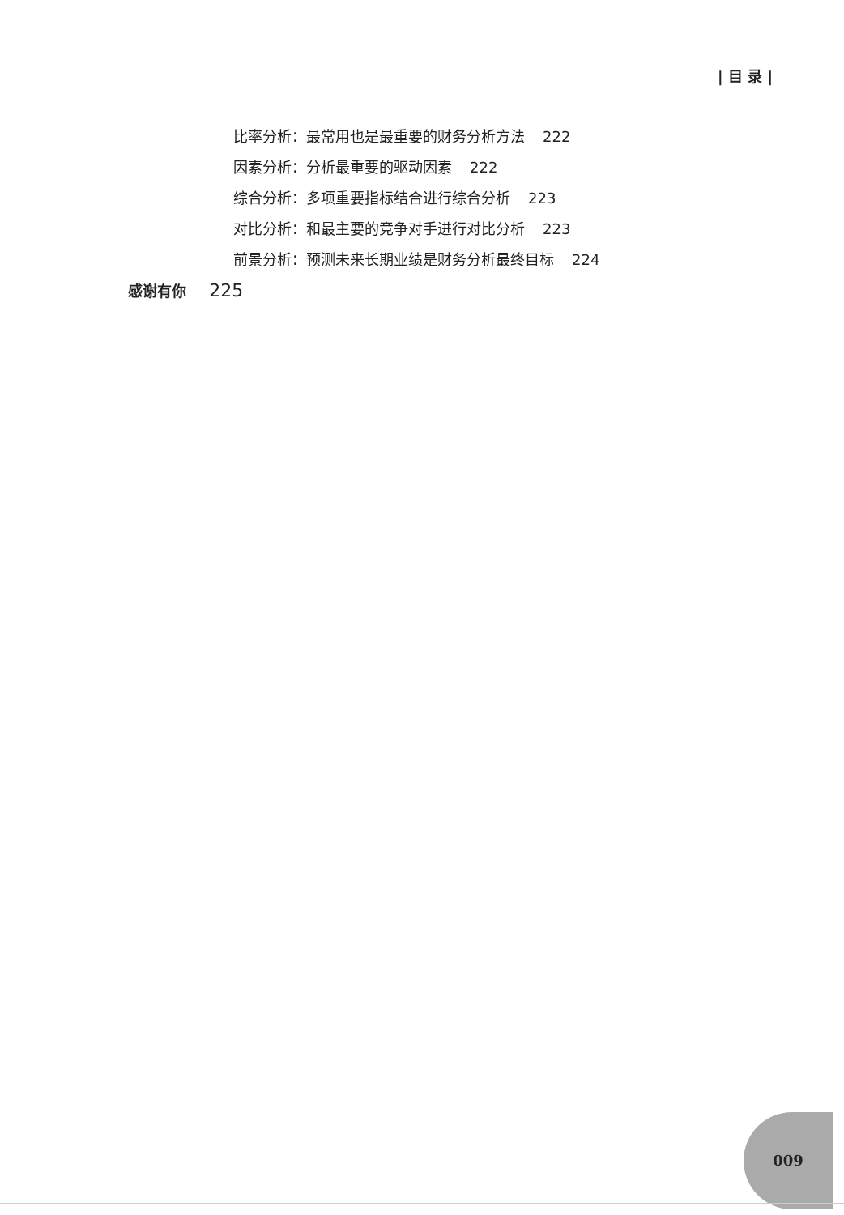| 目 录 |
比率分析：最常用也是最重要的财务分析方法 222
因素分析：分析最重要的驱动因素 222
综合分析：多项重要指标结合进行综合分析 223
对比分析：和最主要的竞争对手进行对比分析 223
前景分析：预测未来长期业绩是财务分析最终目标 224
感谢有你 225
009